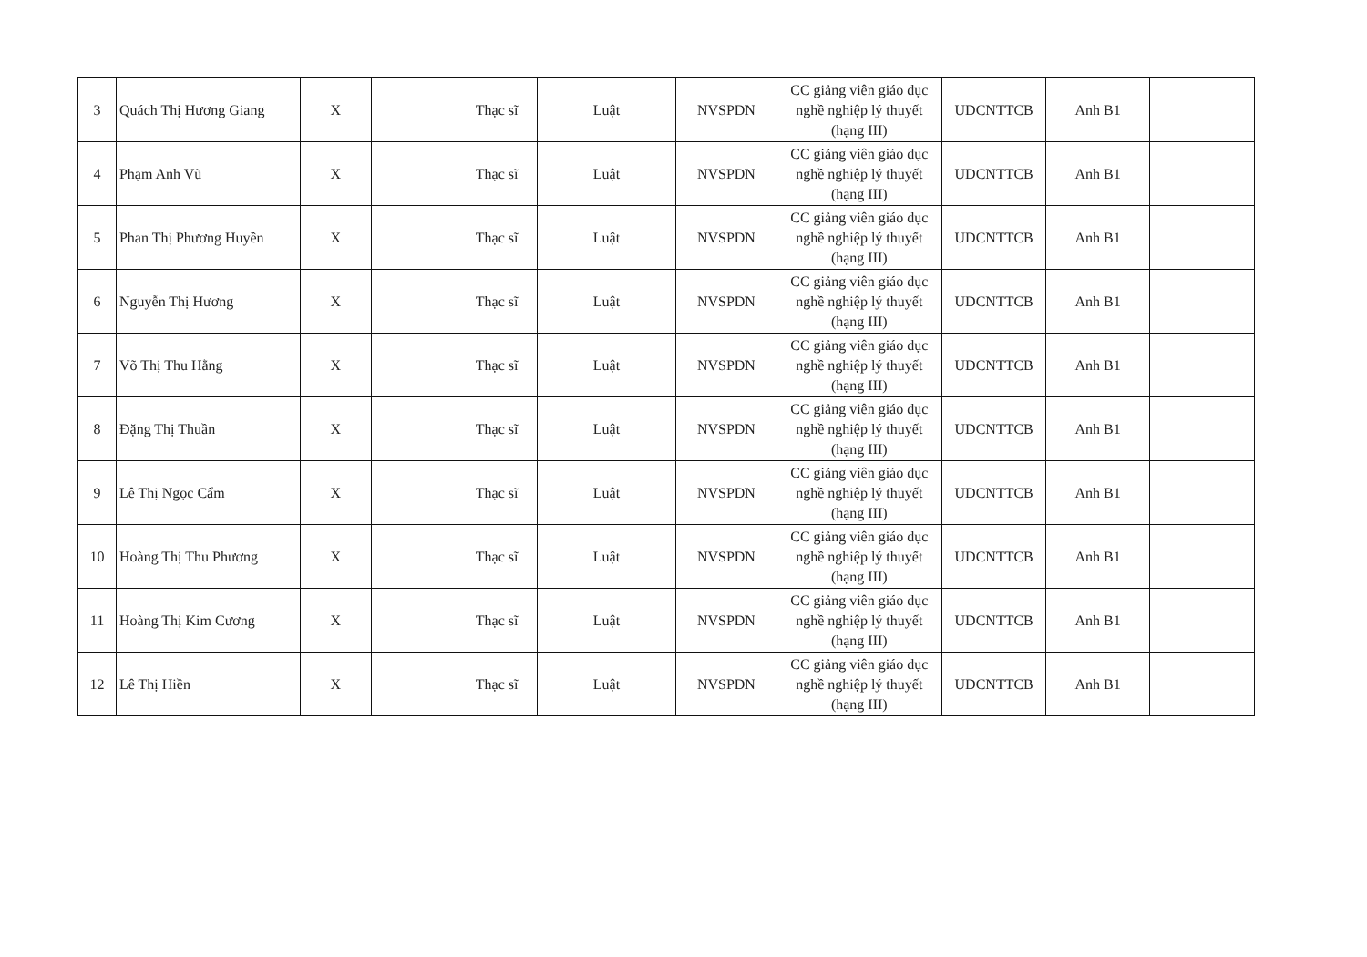| 3 | Quách Thị Hương Giang | X | | Thạc sĩ | Luật | NVSPDN | CC giảng viên giáo dục nghề nghiệp lý thuyết (hạng III) | UDCNTTCB | Anh B1 | |
| 4 | Phạm Anh Vũ | X | | Thạc sĩ | Luật | NVSPDN | CC giảng viên giáo dục nghề nghiệp lý thuyết (hạng III) | UDCNTTCB | Anh B1 | |
| 5 | Phan Thị Phương Huyền | X | | Thạc sĩ | Luật | NVSPDN | CC giảng viên giáo dục nghề nghiệp lý thuyết (hạng III) | UDCNTTCB | Anh B1 | |
| 6 | Nguyễn Thị Hương | X | | Thạc sĩ | Luật | NVSPDN | CC giảng viên giáo dục nghề nghiệp lý thuyết (hạng III) | UDCNTTCB | Anh B1 | |
| 7 | Võ Thị Thu Hằng | X | | Thạc sĩ | Luật | NVSPDN | CC giảng viên giáo dục nghề nghiệp lý thuyết (hạng III) | UDCNTTCB | Anh B1 | |
| 8 | Đặng Thị Thuần | X | | Thạc sĩ | Luật | NVSPDN | CC giảng viên giáo dục nghề nghiệp lý thuyết (hạng III) | UDCNTTCB | Anh B1 | |
| 9 | Lê Thị Ngọc Cẩm | X | | Thạc sĩ | Luật | NVSPDN | CC giảng viên giáo dục nghề nghiệp lý thuyết (hạng III) | UDCNTTCB | Anh B1 | |
| 10 | Hoàng Thị Thu Phương | X | | Thạc sĩ | Luật | NVSPDN | CC giảng viên giáo dục nghề nghiệp lý thuyết (hạng III) | UDCNTTCB | Anh B1 | |
| 11 | Hoàng Thị Kim Cương | X | | Thạc sĩ | Luật | NVSPDN | CC giảng viên giáo dục nghề nghiệp lý thuyết (hạng III) | UDCNTTCB | Anh B1 | |
| 12 | Lê Thị Hiền | X | | Thạc sĩ | Luật | NVSPDN | CC giảng viên giáo dục nghề nghiệp lý thuyết (hạng III) | UDCNTTCB | Anh B1 | |